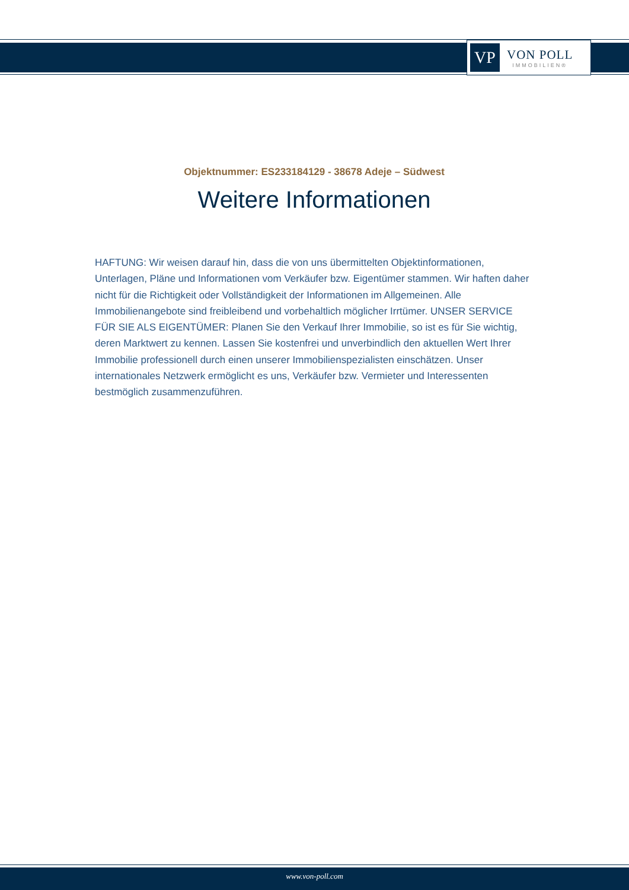VP
VON POLL
IMMOBILIEN®
Objektnummer: ES233184129 - 38678 Adeje – Südwest
Weitere Informationen
HAFTUNG: Wir weisen darauf hin, dass die von uns übermittelten Objektinformationen, Unterlagen, Pläne und Informationen vom Verkäufer bzw. Eigentümer stammen. Wir haften daher nicht für die Richtigkeit oder Vollständigkeit der Informationen im Allgemeinen. Alle Immobilienangebote sind freibleibend und vorbehaltlich möglicher Irrtümer. UNSER SERVICE FÜR SIE ALS EIGENTÜMER: Planen Sie den Verkauf Ihrer Immobilie, so ist es für Sie wichtig, deren Marktwert zu kennen. Lassen Sie kostenfrei und unverbindlich den aktuellen Wert Ihrer Immobilie professionell durch einen unserer Immobilienspezialisten einschätzen. Unser internationales Netzwerk ermöglicht es uns, Verkäufer bzw. Vermieter und Interessenten bestmöglich zusammenzuführen.
www.von-poll.com